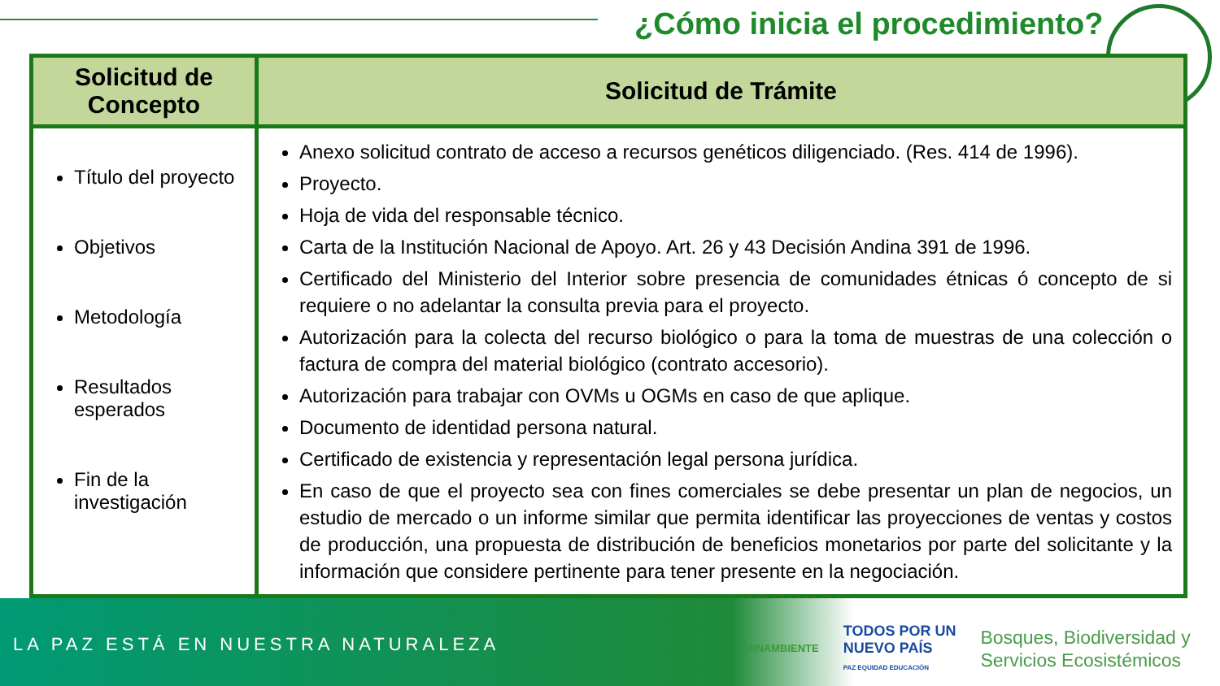¿Cómo inicia el procedimiento?
| Solicitud de Concepto | Solicitud de Trámite |
| --- | --- |
| Título del proyecto Objetivos Metodología Resultados esperados Fin de la investigación | Anexo solicitud contrato de acceso a recursos genéticos diligenciado. (Res. 414 de 1996). Proyecto. Hoja de vida del responsable técnico. Carta de la Institución Nacional de Apoyo. Art. 26 y 43 Decisión Andina 391 de 1996. Certificado del Ministerio del Interior sobre presencia de comunidades étnicas ó concepto de si requiere o no adelantar la consulta previa para el proyecto. Autorización para la colecta del recurso biológico o para la toma de muestras de una colección o factura de compra del material biológico (contrato accesorio). Autorización para trabajar con OVMs u OGMs en caso de que aplique. Documento de identidad persona natural. Certificado de existencia y representación legal persona jurídica. En caso de que el proyecto sea con fines comerciales se debe presentar un plan de negocios, un estudio de mercado o un informe similar que permita identificar las proyecciones de ventas y costos de producción, una propuesta de distribución de beneficios monetarios por parte del solicitante y la información que considere pertinente para tener presente en la negociación. |
LA PAZ ESTÁ EN NUESTRA NATURALEZA
MINAMBIENTE TODOS POR UN
NUEVO PAÍS
PAZ EQUIDAD EDUCACIÓN Bosques, Biodiversidad y
Servicios Ecosistémicos